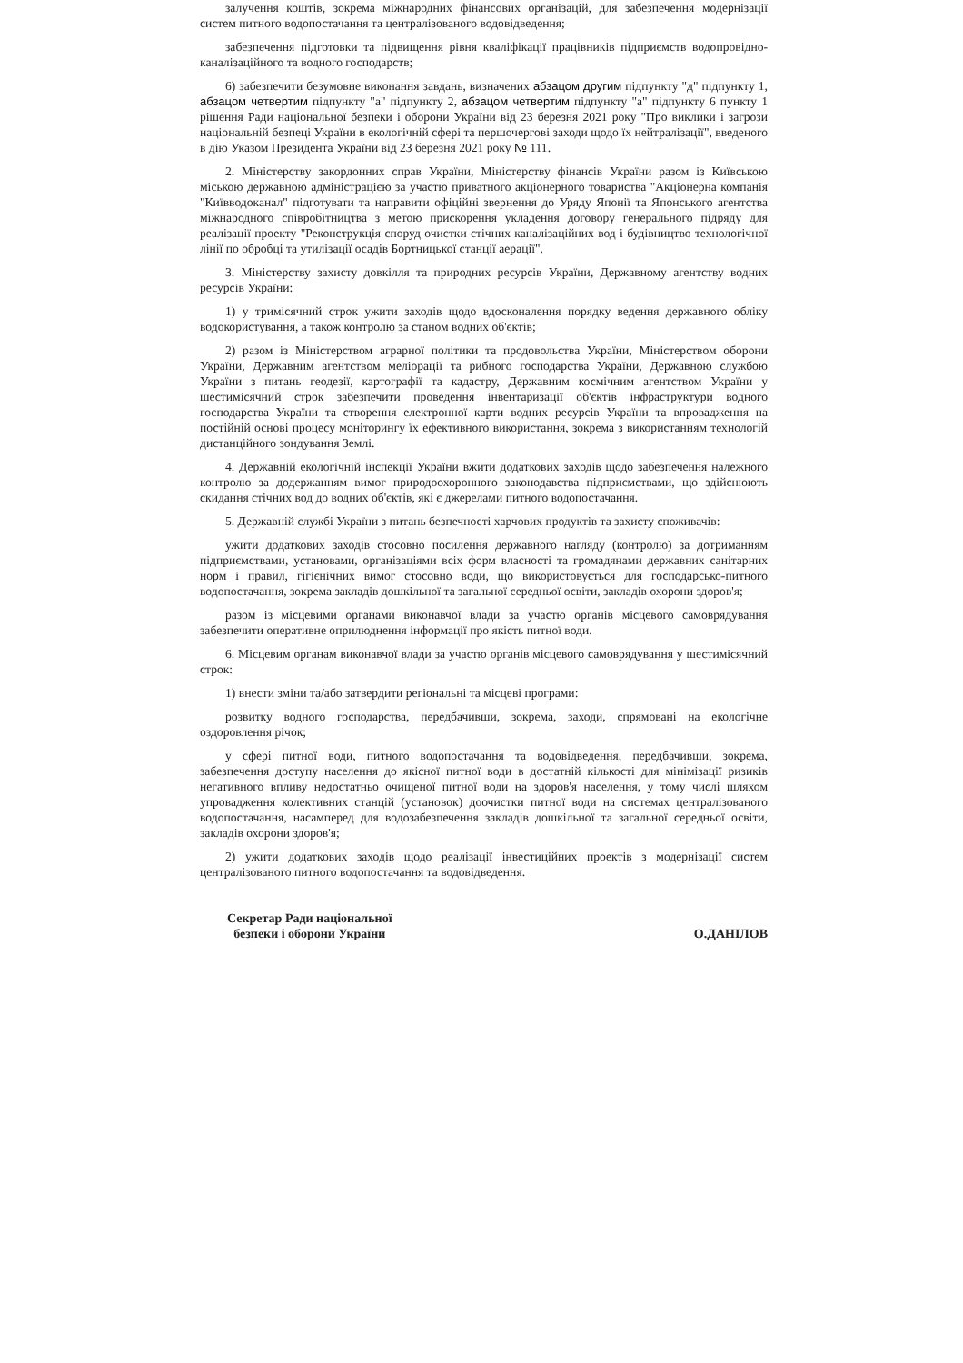залучення коштів, зокрема міжнародних фінансових організацій, для забезпечення модернізації систем питного водопостачання та централізованого водовідведення;
забезпечення підготовки та підвищення рівня кваліфікації працівників підприємств водопровідно-каналізаційного та водного господарств;
6) забезпечити безумовне виконання завдань, визначених абзацом другим підпункту "д" підпункту 1, абзацом четвертим підпункту "а" підпункту 2, абзацом четвертим підпункту "а" підпункту 6 пункту 1 рішення Ради національної безпеки і оборони України від 23 березня 2021 року "Про виклики і загрози національній безпеці України в екологічній сфері та першочергові заходи щодо їх нейтралізації", введеного в дію Указом Президента України від 23 березня 2021 року № 111.
2. Міністерству закордонних справ України, Міністерству фінансів України разом із Київською міською державною адміністрацією за участю приватного акціонерного товариства "Акціонерна компанія "Київводоканал" підготувати та направити офіційні звернення до Уряду Японії та Японського агентства міжнародного співробітництва з метою прискорення укладення договору генерального підряду для реалізації проекту "Реконструкція споруд очистки стічних каналізаційних вод і будівництво технологічної лінії по обробці та утилізації осадів Бортницької станції аерації".
3. Міністерству захисту довкілля та природних ресурсів України, Державному агентству водних ресурсів України:
1) у тримісячний строк ужити заходів щодо вдосконалення порядку ведення державного обліку водокористування, а також контролю за станом водних об'єктів;
2) разом із Міністерством аграрної політики та продовольства України, Міністерством оборони України, Державним агентством меліорації та рибного господарства України, Державною службою України з питань геодезії, картографії та кадастру, Державним космічним агентством України у шестимісячний строк забезпечити проведення інвентаризації об'єктів інфраструктури водного господарства України та створення електронної карти водних ресурсів України та впровадження на постійній основі процесу моніторингу їх ефективного використання, зокрема з використанням технологій дистанційного зондування Землі.
4. Державній екологічній інспекції України вжити додаткових заходів щодо забезпечення належного контролю за додержанням вимог природоохоронного законодавства підприємствами, що здійснюють скидання стічних вод до водних об'єктів, які є джерелами питного водопостачання.
5. Державній службі України з питань безпечності харчових продуктів та захисту споживачів:
ужити додаткових заходів стосовно посилення державного нагляду (контролю) за дотриманням підприємствами, установами, організаціями всіх форм власності та громадянами державних санітарних норм і правил, гігієнічних вимог стосовно води, що використовується для господарсько-питного водопостачання, зокрема закладів дошкільної та загальної середньої освіти, закладів охорони здоров'я;
разом із місцевими органами виконавчої влади за участю органів місцевого самоврядування забезпечити оперативне оприлюднення інформації про якість питної води.
6. Місцевим органам виконавчої влади за участю органів місцевого самоврядування у шестимісячний строк:
1) внести зміни та/або затвердити регіональні та місцеві програми:
розвитку водного господарства, передбачивши, зокрема, заходи, спрямовані на екологічне оздоровлення річок;
у сфері питної води, питного водопостачання та водовідведення, передбачивши, зокрема, забезпечення доступу населення до якісної питної води в достатній кількості для мінімізації ризиків негативного впливу недостатньо очищеної питної води на здоров'я населення, у тому числі шляхом упровадження колективних станцій (установок) доочистки питної води на системах централізованого водопостачання, насамперед для водозабезпечення закладів дошкільної та загальної середньої освіти, закладів охорони здоров'я;
2) ужити додаткових заходів щодо реалізації інвестиційних проектів з модернізації систем централізованого питного водопостачання та водовідведення.
Секретар Ради національної
безпеки і оборони України
О.ДАНІЛОВ